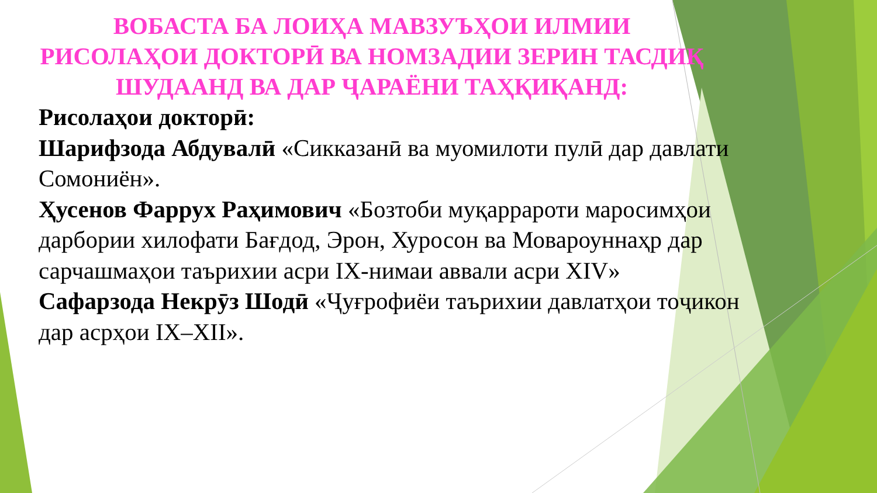ВОБАСТА БА ЛОИҲА МАВЗУЪҲОИ ИЛМИИ РИСОЛАҲОИ ДОКТОРӢ ВА НОМЗАДИИ ЗЕРИН ТАСДИҚ ШУДААНД ВА ДАР ҶАРАЁНИ ТАҲҚИҚАНД:
Рисолаҳои докторӣ:
Шарифзода Абдувалӣ «Сикказанӣ ва муомилоти пулӣ дар давлати Сомониён».
Ҳусенов Фаррух Раҳимович «Бозтоби муқаррароти маросимҳои дарбории хилофати Бағдод, Эрон, Хуросон ва Мовароуннаҳр дар сарчашмаҳои таърихии асри IX-нимаи аввали асри XIV»
Сафарзода Некрӯз Шодӣ «Ҷуғрофиёи таърихии давлатҳои тоҷикон дар асрҳои IX–XII».